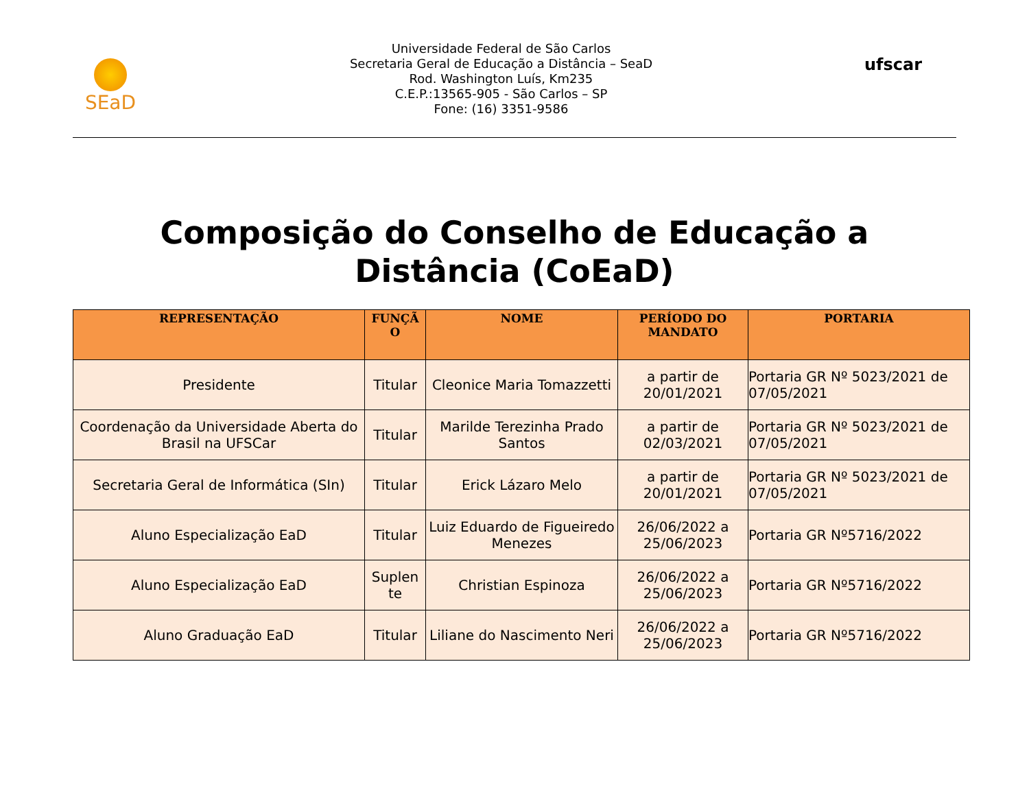SEaD
Universidade Federal de São Carlos
Secretaria Geral de Educação a Distância – SeaD
Rod. Washington Luís, Km235
C.E.P.:13565-905 - São Carlos – SP
Fone: (16) 3351-9586
ufscar
Composição do Conselho de Educação a
Distância (CoEaD)
| REPRESENTAÇÃO | FUNÇÃ O | NOME | PERÍODO DO MANDATO | PORTARIA |
| --- | --- | --- | --- | --- |
| Presidente | Titular | Cleonice Maria Tomazzetti | a partir de 20/01/2021 | Portaria GR Nº 5023/2021 de 07/05/2021 |
| Coordenação da Universidade Aberta do Brasil na UFSCar | Titular | Marilde Terezinha Prado Santos | a partir de 02/03/2021 | Portaria GR Nº 5023/2021 de 07/05/2021 |
| Secretaria Geral de Informática (SIn) | Titular | Erick Lázaro Melo | a partir de 20/01/2021 | Portaria GR Nº 5023/2021 de 07/05/2021 |
| Aluno Especialização EaD | Titular | Luiz Eduardo de Figueiredo Menezes | 26/06/2022 a 25/06/2023 | Portaria GR Nº5716/2022 |
| Aluno Especialização EaD | Suplen te | Christian Espinoza | 26/06/2022 a 25/06/2023 | Portaria GR Nº5716/2022 |
| Aluno Graduação EaD | Titular | Liliane do Nascimento Neri | 26/06/2022 a 25/06/2023 | Portaria GR Nº5716/2022 |